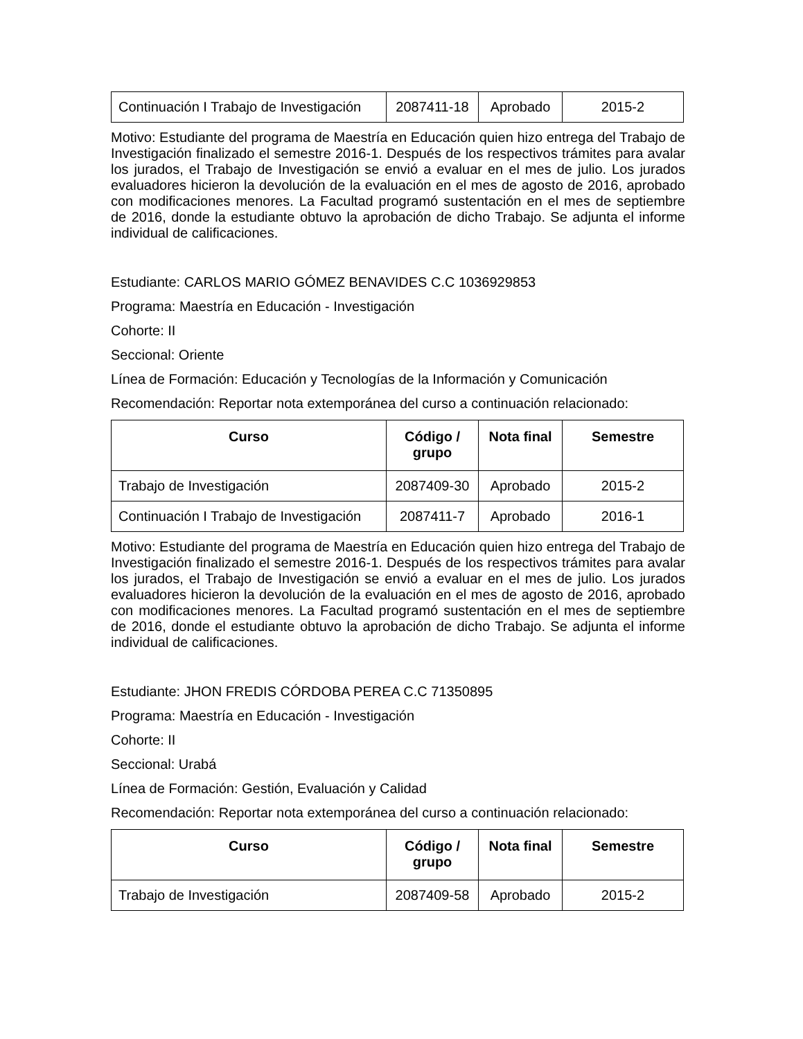| Continuación I Trabajo de Investigación | 2087411-18 | Aprobado | 2015-2 |
Motivo: Estudiante del programa de Maestría en Educación quien hizo entrega del Trabajo de Investigación finalizado el semestre 2016-1. Después de los respectivos trámites para avalar los jurados, el Trabajo de Investigación se envió a evaluar en el mes de julio. Los jurados evaluadores hicieron la devolución de la evaluación en el mes de agosto de 2016, aprobado con modificaciones menores. La Facultad programó sustentación en el mes de septiembre de 2016, donde la estudiante obtuvo la aprobación de dicho Trabajo. Se adjunta el informe individual de calificaciones.
Estudiante: CARLOS MARIO GÓMEZ BENAVIDES C.C 1036929853
Programa: Maestría en Educación - Investigación
Cohorte: II
Seccional: Oriente
Línea de Formación: Educación y Tecnologías de la Información y Comunicación
Recomendación: Reportar nota extemporánea del curso a continuación relacionado:
| Curso | Código / grupo | Nota final | Semestre |
| --- | --- | --- | --- |
| Trabajo de Investigación | 2087409-30 | Aprobado | 2015-2 |
| Continuación I Trabajo de Investigación | 2087411-7 | Aprobado | 2016-1 |
Motivo: Estudiante del programa de Maestría en Educación quien hizo entrega del Trabajo de Investigación finalizado el semestre 2016-1. Después de los respectivos trámites para avalar los jurados, el Trabajo de Investigación se envió a evaluar en el mes de julio. Los jurados evaluadores hicieron la devolución de la evaluación en el mes de agosto de 2016, aprobado con modificaciones menores. La Facultad programó sustentación en el mes de septiembre de 2016, donde el estudiante obtuvo la aprobación de dicho Trabajo. Se adjunta el informe individual de calificaciones.
Estudiante: JHON FREDIS CÓRDOBA PEREA C.C 71350895
Programa: Maestría en Educación - Investigación
Cohorte: II
Seccional: Urabá
Línea de Formación: Gestión, Evaluación y Calidad
Recomendación: Reportar nota extemporánea del curso a continuación relacionado:
| Curso | Código / grupo | Nota final | Semestre |
| --- | --- | --- | --- |
| Trabajo de Investigación | 2087409-58 | Aprobado | 2015-2 |